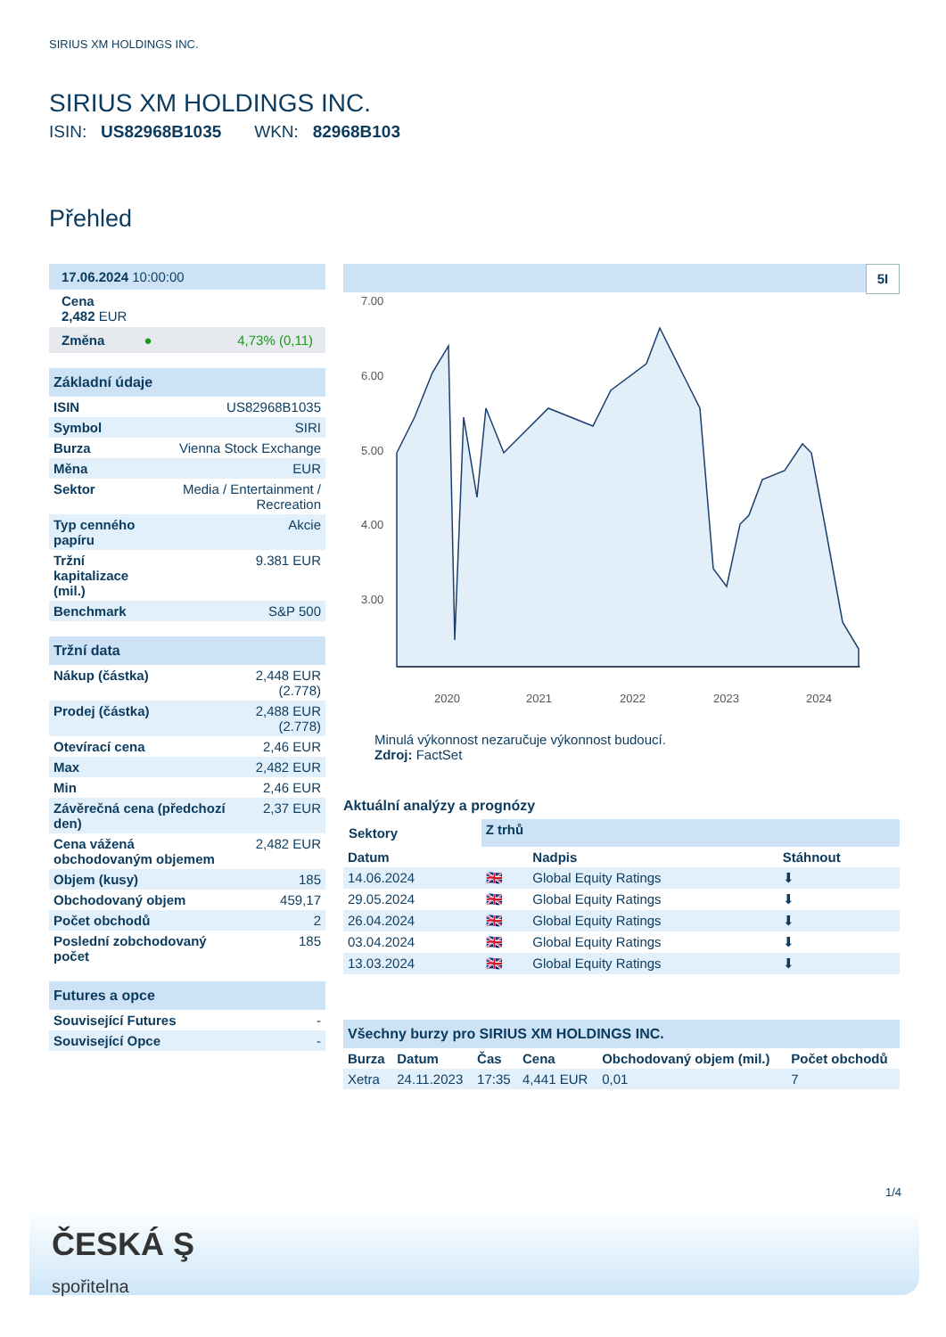SIRIUS XM HOLDINGS INC.
SIRIUS XM HOLDINGS INC.
ISIN: US82968B1035 WKN: 82968B103
Přehled
| 17.06.2024 10:00:00 |
| Cena 2,482 EUR |
| Změna ● 4,73% (0,11) |
| Základní údaje | |
| ISIN | US82968B1035 |
| Symbol | SIRI |
| Burza | Vienna Stock Exchange |
| Měna | EUR |
| Sektor | Media / Entertainment / Recreation |
| Typ cenného papíru | Akcie |
| Tržní kapitalizace (mil.) | 9.381 EUR |
| Benchmark | S&P 500 |
| Tržní data | |
| Nákup (částka) | 2,448 EUR (2.778) |
| Prodej (částka) | 2,488 EUR (2.778) |
| Otevírací cena | 2,46 EUR |
| Max | 2,482 EUR |
| Min | 2,46 EUR |
| Závěrečná cena (předchozí den) | 2,37 EUR |
| Cena vážená obchodovaným objemem | 2,482 EUR |
| Objem (kusy) | 185 |
| Obchodovaný objem | 459,17 |
| Počet obchodů | 2 |
| Poslední zobchodovaný počet | 185 |
| Futures a opce | |
| Související Futures | - |
| Související Opce | - |
5I
7.00
6.00
5.00
4.00
3.00
2020
2021
2022
2023
2024
Minulá výkonnost nezaručuje výkonnost budoucí.
Zdroj: FactSet
Aktuální analýzy a prognózy
| Sektory | Z trhů | | |
| Datum | | Nadpis | Stáhnout |
| 14.06.2024 | 🇬🇧 | Global Equity Ratings | ⬇ |
| 29.05.2024 | 🇬🇧 | Global Equity Ratings | ⬇ |
| 26.04.2024 | 🇬🇧 | Global Equity Ratings | ⬇ |
| 03.04.2024 | 🇬🇧 | Global Equity Ratings | ⬇ |
| 13.03.2024 | 🇬🇧 | Global Equity Ratings | ⬇ |
| Všechny burzy pro SIRIUS XM HOLDINGS INC. | | | | | |
| Burza | Datum | Čas | Cena | Obchodovaný objem (mil.) | Počet obchodů |
| Xetra | 24.11.2023 | 17:35 | 4,441 EUR | 0,01 | 7 |
1/4
ČESKÁ Ş
spořitelna